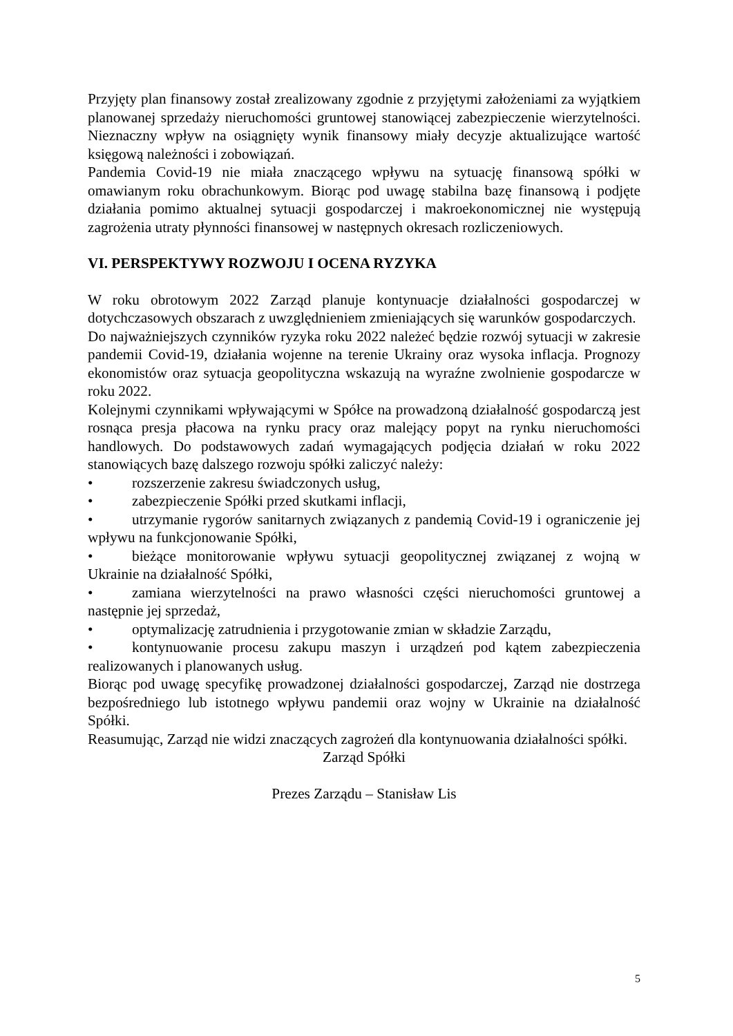Przyjęty plan finansowy został zrealizowany zgodnie z przyjętymi założeniami za wyjątkiem planowanej sprzedaży nieruchomości gruntowej stanowiącej zabezpieczenie wierzytelności. Nieznaczny wpływ na osiągnięty wynik finansowy miały decyzje aktualizujące wartość księgową należności i zobowiązań.
Pandemia Covid-19 nie miała znaczącego wpływu na sytuację finansową spółki w omawianym roku obrachunkowym. Biorąc pod uwagę stabilna bazę finansową i podjęte działania pomimo aktualnej sytuacji gospodarczej i makroekonomicznej nie występują zagrożenia utraty płynności finansowej w następnych okresach rozliczeniowych.
VI. PERSPEKTYWY ROZWOJU I OCENA RYZYKA
W roku obrotowym 2022 Zarząd planuje kontynuacje działalności gospodarczej w dotychczasowych obszarach z uwzględnieniem zmieniających się warunków gospodarczych.
Do najważniejszych czynników ryzyka roku 2022 należeć będzie rozwój sytuacji w zakresie pandemii Covid-19, działania wojenne na terenie Ukrainy oraz wysoka inflacja. Prognozy ekonomistów oraz sytuacja geopolityczna wskazują na wyraźne zwolnienie gospodarcze w roku 2022.
Kolejnymi czynnikami wpływającymi w Spółce na prowadzoną działalność gospodarczą jest rosnąca presja płacowa na rynku pracy oraz malejący popyt na rynku nieruchomości handlowych. Do podstawowych zadań wymagających podjęcia działań w roku 2022 stanowiących bazę dalszego rozwoju spółki zaliczyć należy:
• rozszerzenie zakresu świadczonych usług,
• zabezpieczenie Spółki przed skutkami inflacji,
• utrzymanie rygorów sanitarnych związanych z pandemią Covid-19 i ograniczenie jej wpływu na funkcjonowanie Spółki,
• bieżące monitorowanie wpływu sytuacji geopolitycznej związanej z wojną w Ukrainie na działalność Spółki,
• zamiana wierzytelności na prawo własności części nieruchomości gruntowej a następnie jej sprzedaż,
• optymalizację zatrudnienia i przygotowanie zmian w składzie Zarządu,
• kontynuowanie procesu zakupu maszyn i urządzeń pod kątem zabezpieczenia realizowanych i planowanych usług.
Biorąc pod uwagę specyfikę prowadzonej działalności gospodarczej, Zarząd nie dostrzega bezpośredniego lub istotnego wpływu pandemii oraz wojny w Ukrainie na działalność Spółki.
Reasumując, Zarząd nie widzi znaczących zagrożeń dla kontynuowania działalności spółki.
Zarząd Spółki
Prezes Zarządu – Stanisław Lis
5